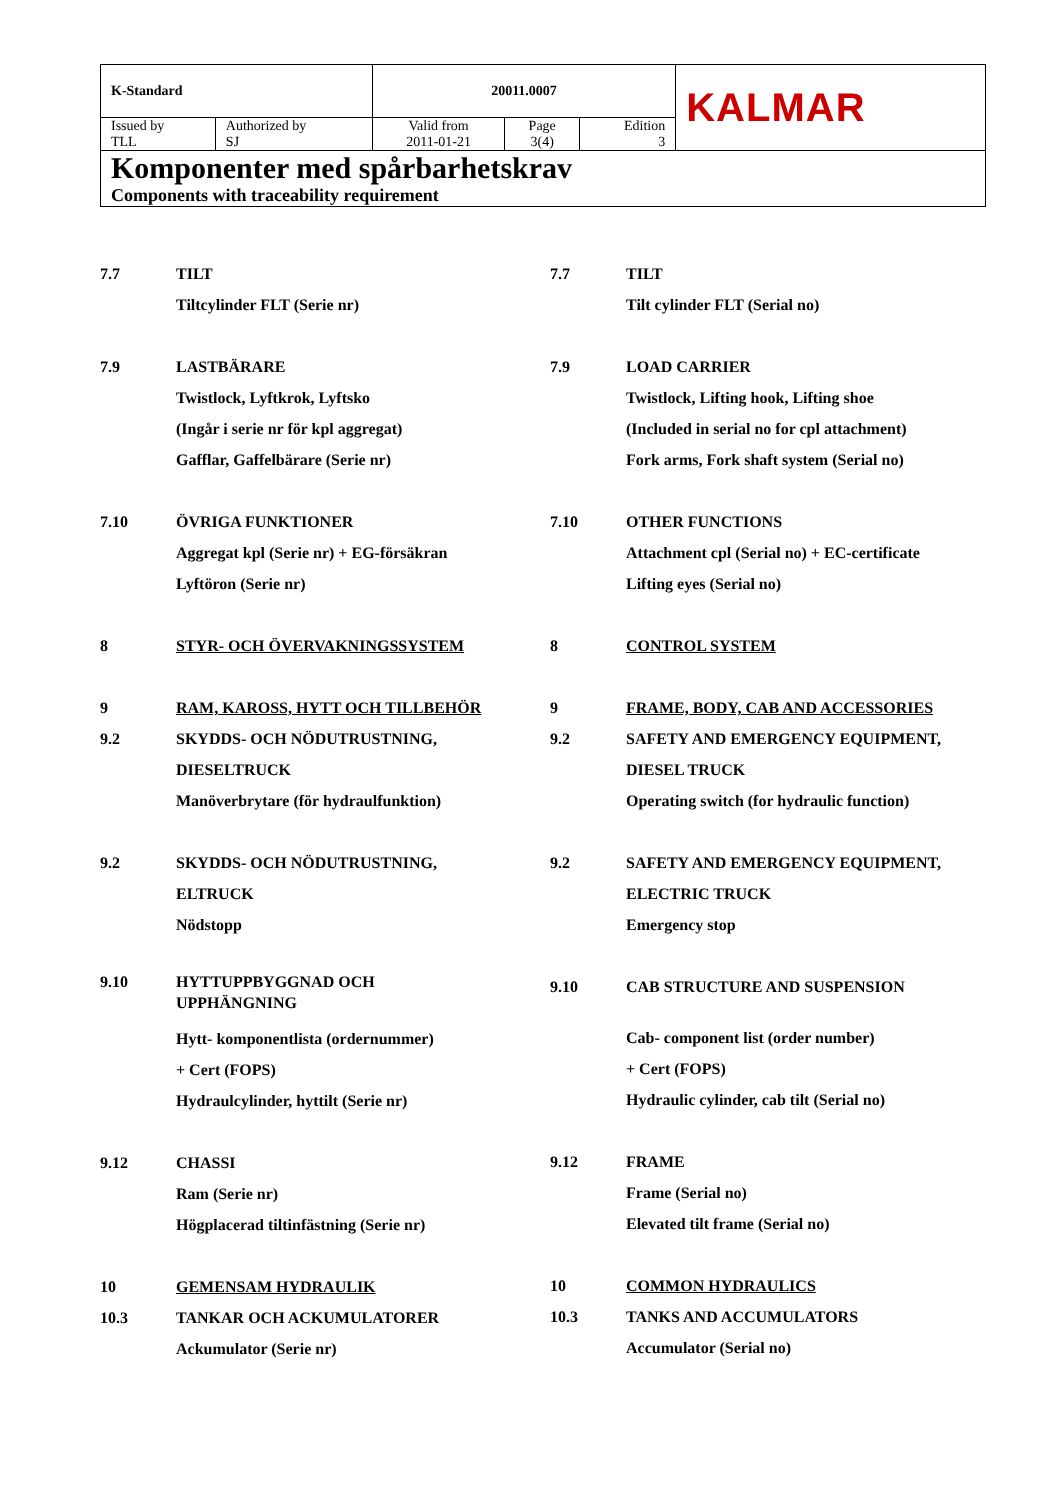| K-Standard | | 20011.0007 | | | KALMAR |
| Issued by TLL | Authorized by SJ | Valid from 2011-01-21 | Page 3(4) | Edition 3 | |
| Komponenter med spårbarhetskrav Components with traceability requirement | | | | | |
7.7 TILT
Tiltcylinder FLT (Serie nr)
7.9 LASTBÄRARE
Twistlock, Lyftkrok, Lyftsko
(Ingår i serie nr för kpl aggregat)
Gafflar, Gaffelbärare (Serie nr)
7.10 ÖVRIGA FUNKTIONER
Aggregat kpl (Serie nr) + EG-försäkran
Lyftöron (Serie nr)
8 STYR- OCH ÖVERVAKNINGSSYSTEM
9 RAM, KAROSS, HYTT OCH TILLBEHÖR
9.2 SKYDDS- OCH NÖDUTRUSTNING,
DIESELTRUCK
Manöverbrytare (för hydraulfunktion)
9.2 SKYDDS- OCH NÖDUTRUSTNING,
ELTRUCK
Nödstopp
9.10 HYTTUPPBYGGNAD OCH
UPPHÄNGNING
Hytt- komponentlista (ordernummer)
+ Cert (FOPS)
Hydraulcylinder, hyttilt (Serie nr)
9.12 CHASSI
Ram (Serie nr)
Högplacerad tiltinfästning (Serie nr)
10 GEMENSAM HYDRAULIK
10.3 TANKAR OCH ACKUMULATORER
Ackumulator (Serie nr)
7.7 TILT
Tilt cylinder FLT (Serial no)
7.9 LOAD CARRIER
Twistlock, Lifting hook, Lifting shoe
(Included in serial no for cpl attachment)
Fork arms, Fork shaft system (Serial no)
7.10 OTHER FUNCTIONS
Attachment cpl (Serial no) + EC-certificate
Lifting eyes (Serial no)
8 CONTROL SYSTEM
9 FRAME, BODY, CAB AND ACCESSORIES
9.2 SAFETY AND EMERGENCY EQUIPMENT,
DIESEL TRUCK
Operating switch (for hydraulic function)
9.2 SAFETY AND EMERGENCY EQUIPMENT,
ELECTRIC TRUCK
Emergency stop
9.10 CAB STRUCTURE AND SUSPENSION
Cab- component list (order number)
+ Cert (FOPS)
Hydraulic cylinder, cab tilt (Serial no)
9.12 FRAME
Frame (Serial no)
Elevated tilt frame (Serial no)
10 COMMON HYDRAULICS
10.3 TANKS AND ACCUMULATORS
Accumulator (Serial no)